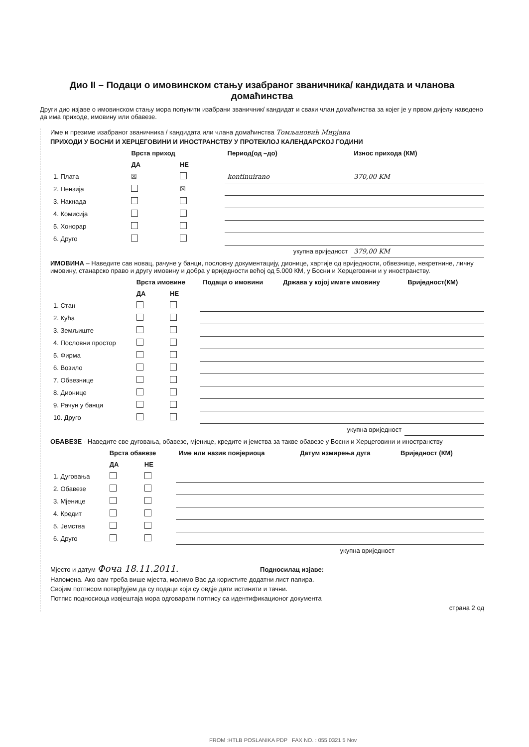Дио II – Подаци о имовинском стању изабраног званичника/ кандидата и чланова домаћинства
Други дио изјаве о имовинском стању мора попунити изабрани званичник/ кандидат и сваки члан домаћинства за којег је у првом дијелу наведено да има приходе, имовину или обавезе.
Име и презиме изабраног званичника / кандидата или члана домаћинства Томљановић Мирјана
ПРИХОДИ У БОСНИ И ХЕРЦЕГОВИНИ И ИНОСТРАНСТВУ У ПРОТЕКЛОЈ КАЛЕНДАРСКОЈ ГОДИНИ
| | Врста приход | | Период(од –до) | Износ прихода (КМ) |
| --- | --- | --- | --- | --- |
| | ДА | НЕ | | |
| 1. Плата | ☒ | | kontinuirano | 370,00 KM |
| 2. Пензија | | ☒ | | |
| 3. Накнада | | | | |
| 4. Комисија | | | | |
| 5. Хонорар | | | | |
| 6. Друго | | | | |
| укупна вриједност | | | | 379,00 KM |
ИМОВИНА – Наведите сав новац, рачуне у банци, пословну документацију, дионице, хартије од вриједности, обвезнице, некретнине, личну имовину, станарско право и другу имовину и добра у вриједности већој од 5.000 КМ, у Босни и Херцеговини и у иностранству.
| | Врста имовине | | Подаци о имовини | Држава у којој имате имовину | Вриједност(КМ) |
| --- | --- | --- | --- | --- | --- |
| | ДА | НЕ | | | |
| 1. Стан | | | | | |
| 2. Кућа | | | | | |
| 3. Земљиште | | | | | |
| 4. Пословни простор | | | | | |
| 5. Фирма | | | | | |
| 6. Возило | | | | | |
| 7. Обвезнице | | | | | |
| 8. Дионице | | | | | |
| 9. Рачун у банци | | | | | |
| 10. Друго | | | | | |
| укупна вриједност | | | | | |
ОБАВЕЗЕ - Наведите све дуговања, обавезе, мјенице, кредите и јемства за такве обавезе у Босни и Херцеговини и иностранству
| | Врста обавезе | | Име или назив повјериоца | Датум измирења дуга | Вриједност (КМ) |
| --- | --- | --- | --- | --- | --- |
| | ДА | НЕ | | | |
| 1. Дуговања | | | | | |
| 2. Обавезе | | | | | |
| 3. Мјенице | | | | | |
| 4. Кредит | | | | | |
| 5. Јемства | | | | | |
| 6. Друго | | | | | |
| укупна вриједност | | | | | |
Мјесто и датум Фоча 18.11.2011. Подносилац изјаве:
Напомена. Ако вам треба више мјеста, молимо Вас да користите додатни лист папира.
Својим потписом потврђујем да су подаци који су овдје дати истинити и тачни.
Потпис подносиоца извјештаја мора одговарати потпису са идентификационог документа
страна 2 од
FROM :HTLB POSLANIKA PDP FAX NO. : 055 0321 5 Nov